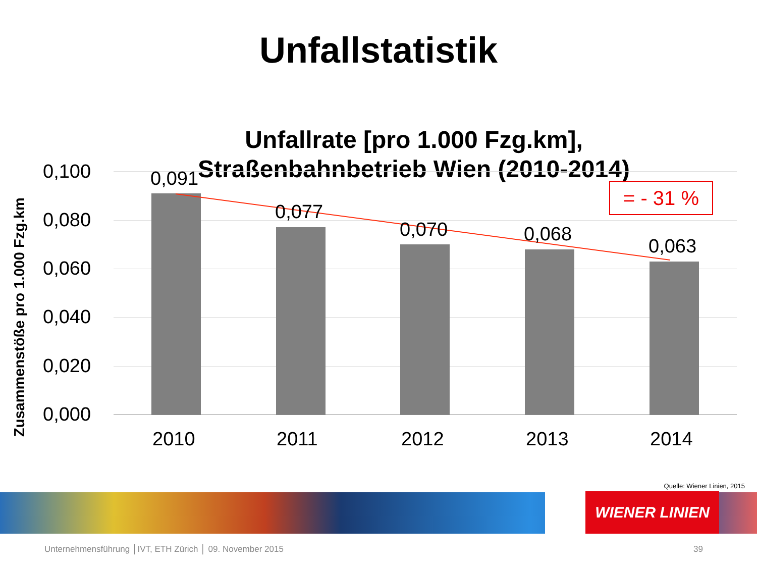Unfallstatistik
Unfallrate [pro 1.000 Fzg.km],
Straßenbahnbetrieb Wien (2010-2014)
Zusammenstöße pro 1.000 Fzg.km
0,100
0,080
0,060
0,040
0,020
0,000
0,091
0,077
0,070 0,068
0,063
= - 31 %
2010 2011 2012 2013 2014
Quelle: Wiener Linien, 2015
WIENER LINIEN
Unternehmensführung │IVT, ETH Zürich │ 09. November 2015
39